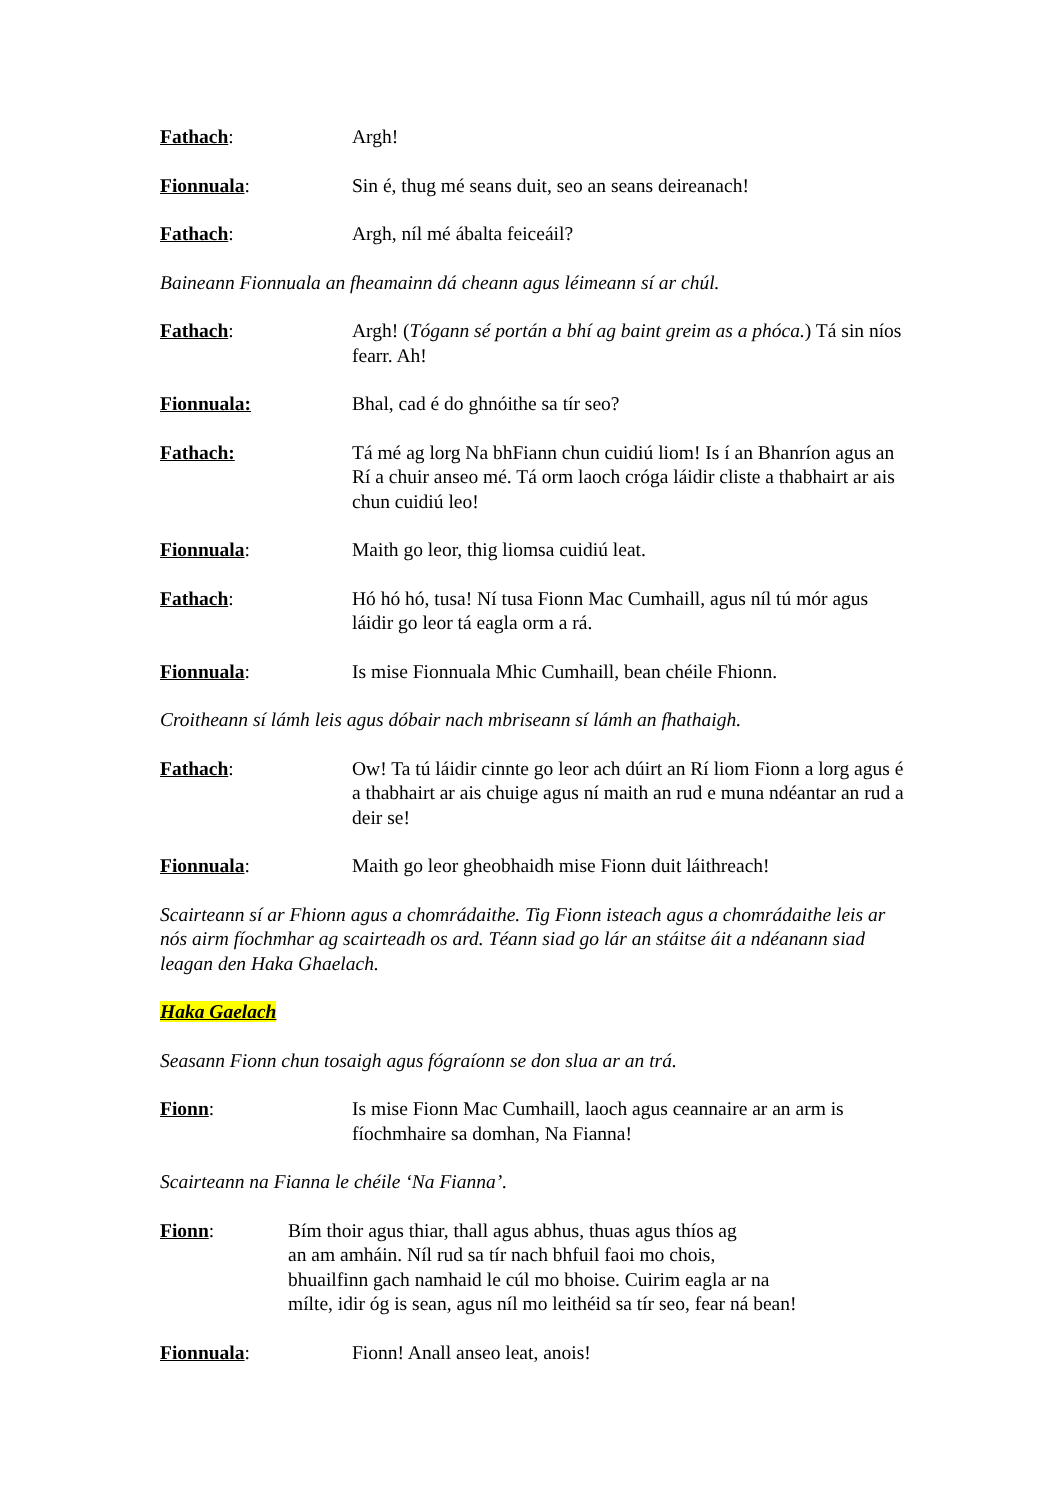Fathach: Argh!
Fionnuala: Sin é, thug mé seans duit, seo an seans deireanach!
Fathach: Argh, níl mé ábalta feiceáil?
Baineann Fionnuala an fheamainn dá cheann agus léimeann sí ar chúl.
Fathach: Argh! (Tógann sé portán a bhí ag baint greim as a phóca.) Tá sin níos fearr. Ah!
Fionnuala: Bhal, cad é do ghnóithe sa tír seo?
Fathach: Tá mé ag lorg Na bhFiann chun cuidiú liom! Is í an Bhanríon agus an Rí a chuir anseo mé. Tá orm laoch cróga láidir cliste a thabhairt ar ais chun cuidiú leo!
Fionnuala: Maith go leor, thig liomsa cuidiú leat.
Fathach: Hó hó hó, tusa! Ní tusa Fionn Mac Cumhaill, agus níl tú mór agus láidir go leor tá eagla orm a rá.
Fionnuala: Is mise Fionnuala Mhic Cumhaill, bean chéile Fhionn.
Croitheann sí lámh leis agus dóbair nach mbriseann sí lámh an fhathaigh.
Fathach: Ow! Ta tú láidir cinnte go leor ach dúirt an Rí liom Fionn a lorg agus é a thabhairt ar ais chuige agus ní maith an rud e muna ndéantar an rud a deir se!
Fionnuala: Maith go leor gheobhaidh mise Fionn duit láithreach!
Scairteann sí ar Fhionn agus a chomrádaithe. Tig Fionn isteach agus a chomrádaithe leis ar nós airm fíochmhar ag scairteadh os ard. Téann siad go lár an stáitse áit a ndéanann siad leagan den Haka Ghaelach.
Haka Gaelach
Seasann Fionn chun tosaigh agus fógraíonn se don slua ar an trá.
Fionn: Is mise Fionn Mac Cumhaill, laoch agus ceannaire ar an arm is fíochmhaire sa domhan, Na Fianna!
Scairteann na Fianna le chéile ‘Na Fianna’.
Fionn: Bím thoir agus thiar, thall agus abhus, thuas agus thíos ag
an am amháin. Níl rud sa tír nach bhfuil faoi mo chois,
bhuailfinn gach namhaid le cúl mo bhoise. Cuirim eagla ar na
mílte, idir óg is sean, agus níl mo leithéid sa tír seo, fear ná bean!
Fionnuala: Fionn! Anall anseo leat, anois!